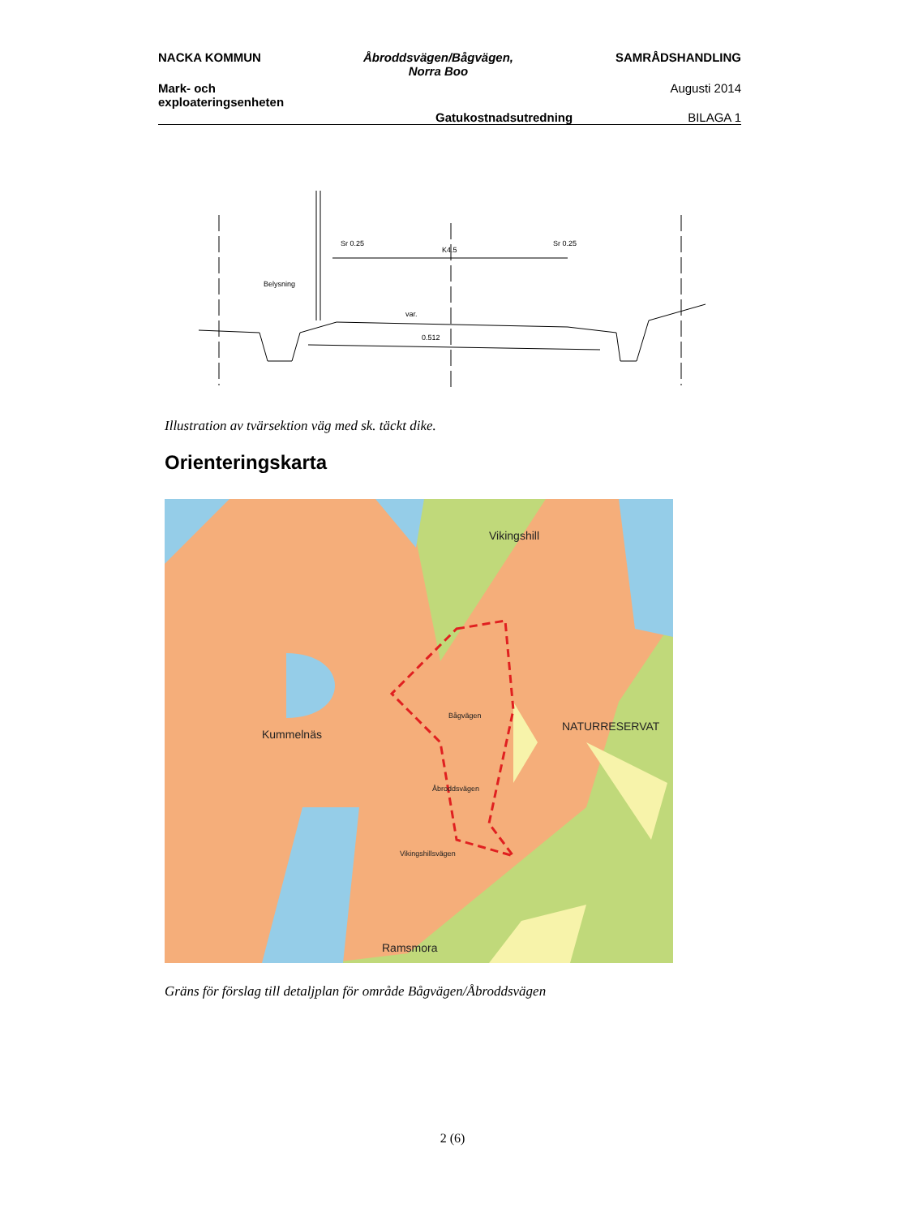NACKA KOMMUN Åbroddsvägen/Bågvägen,
Norra Boo
SAMRÅDSHANDLING
Mark- och
exploateringsenheten
Augusti 2014
Gatukostnadsutredning BILAGA 1
Sr 0.25
K4.5
Sr 0.25
Belysning
var.
0.512
Illustration av tvärsektion väg med sk. täckt dike.
Orienteringskarta
Vikingshill
NATURRESERVAT
Kummelnäs
Ramsmora
Bågvägen
Åbroddsvägen
Vikingshillsvägen
Gräns för förslag till detaljplan för område Bågvägen/Åbroddsvägen
2 (6)